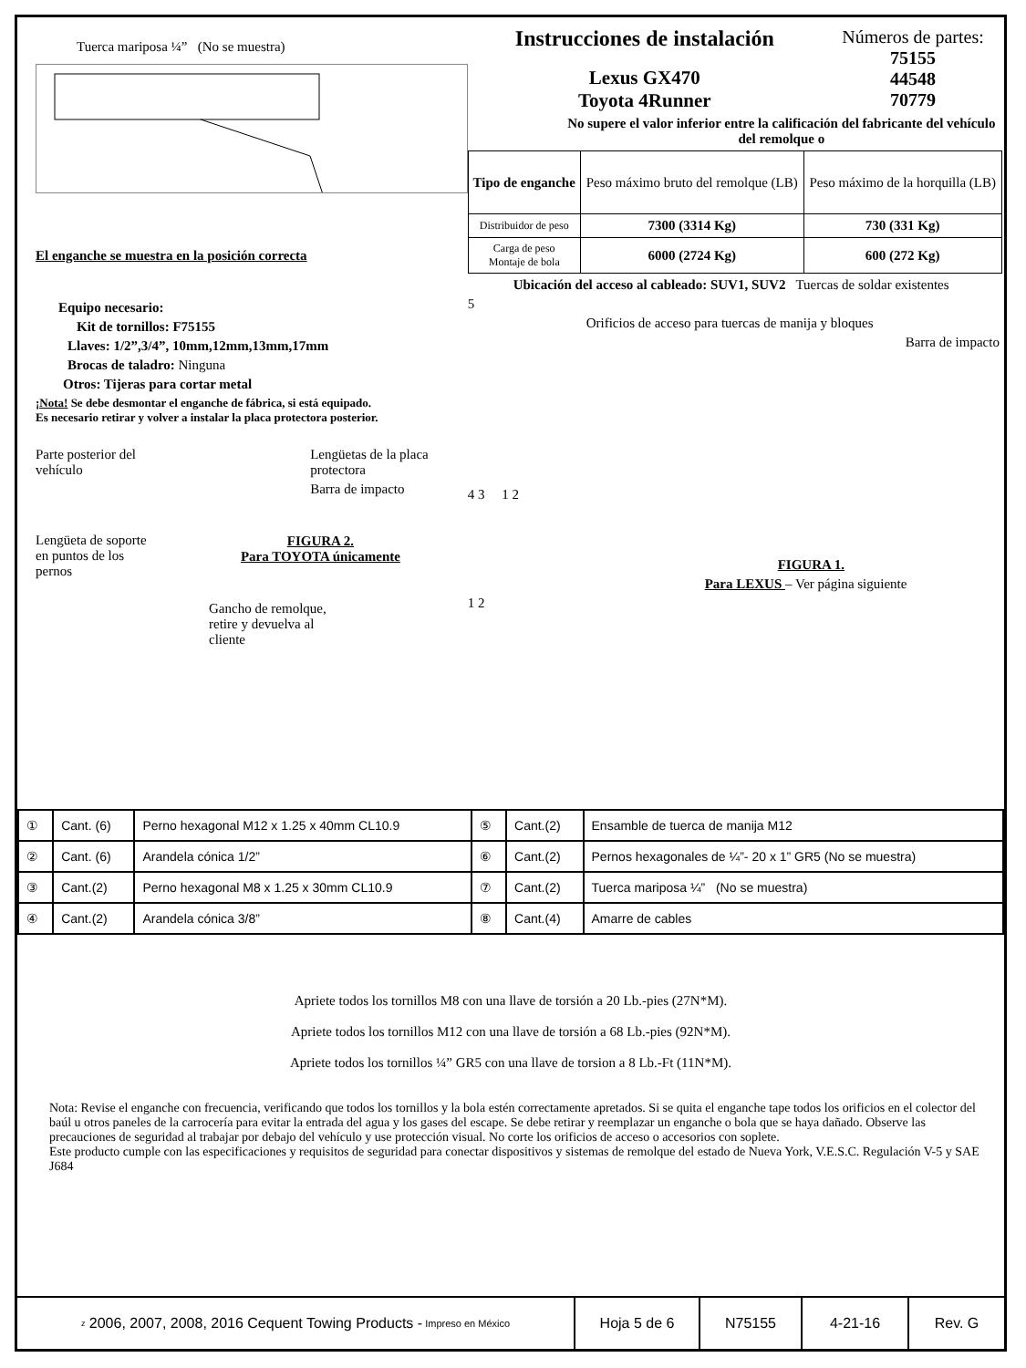Tuerca mariposa ¼” (No se muestra)
El enganche se muestra en la posición correcta
Equipo necesario:
Kit de tornillos: F75155
Llaves: 1/2”,3/4”, 10mm,12mm,13mm,17mm
Brocas de taladro: Ninguna
Otros: Tijeras para cortar metal
¡Nota! Se debe desmontar el enganche de fábrica, si está equipado.
Es necesario retirar y volver a instalar la placa protectora posterior.
Parte posterior del vehículo
Lengüeta de soporte en puntos de los pernos
Lengüetas de la placa protectora
Barra de impacto
FIGURA 2.
Para TOYOTA únicamente
Gancho de remolque,
retire y devuelva al
cliente
Instrucciones de instalación
Lexus GX470
Toyota 4Runner
Números de partes:
75155
44548
70779
No supere el valor inferior entre la calificación del fabricante del vehículo del remolque o
| Tipo de enganche | Peso máximo bruto del remolque (LB) | Peso máximo de la horquilla (LB) |
| Distribuidor de peso | 7300 (3314 Kg) | 730 (331 Kg) |
| Carga de peso Montaje de bola | 6000 (2724 Kg) | 600 (272 Kg) |
Ubicación del acceso al cableado: SUV1, SUV2 Tuercas de soldar existentes
5
Orificios de acceso para tuercas de manija y bloques
Barra de impacto
4 3 1 2
FIGURA 1.
Para LEXUS – Ver página siguiente
1 2
| ① | Cant. (6) | Perno hexagonal M12 x 1.25 x 40mm CL10.9 | ⑤ | Cant.(2) | Ensamble de tuerca de manija M12 |
| ② | Cant. (6) | Arandela cónica 1/2” | ⑥ | Cant.(2) | Pernos hexagonales de ¼”- 20 x 1” GR5 (No se muestra) |
| ③ | Cant.(2) | Perno hexagonal M8 x 1.25 x 30mm CL10.9 | ⑦ | Cant.(2) | Tuerca mariposa ¼” (No se muestra) |
| ④ | Cant.(2) | Arandela cónica 3/8” | ⑧ | Cant.(4) | Amarre de cables |
Apriete todos los tornillos M8 con una llave de torsión a 20 Lb.-pies (27N*M).
Apriete todos los tornillos M12 con una llave de torsión a 68 Lb.-pies (92N*M).
Apriete todos los tornillos ¼” GR5 con una llave de torsion a 8 Lb.-Ft (11N*M).
Nota: Revise el enganche con frecuencia, verificando que todos los tornillos y la bola estén correctamente apretados. Si se quita el enganche tape todos los orificios en el colector del baúl u otros paneles de la carrocería para evitar la entrada del agua y los gases del escape. Se debe retirar y reemplazar un enganche o bola que se haya dañado. Observe las precauciones de seguridad al trabajar por debajo del vehículo y use protección visual. No corte los orificios de acceso o accesorios con soplete.
Este producto cumple con las especificaciones y requisitos de seguridad para conectar dispositivos y sistemas de remolque del estado de Nueva York, V.E.S.C. Regulación V-5 y SAE J684
z 2006, 2007, 2008, 2016 Cequent Towing Products - Impreso en México
Hoja 5 de 6 N75155 4-21-16 Rev. G